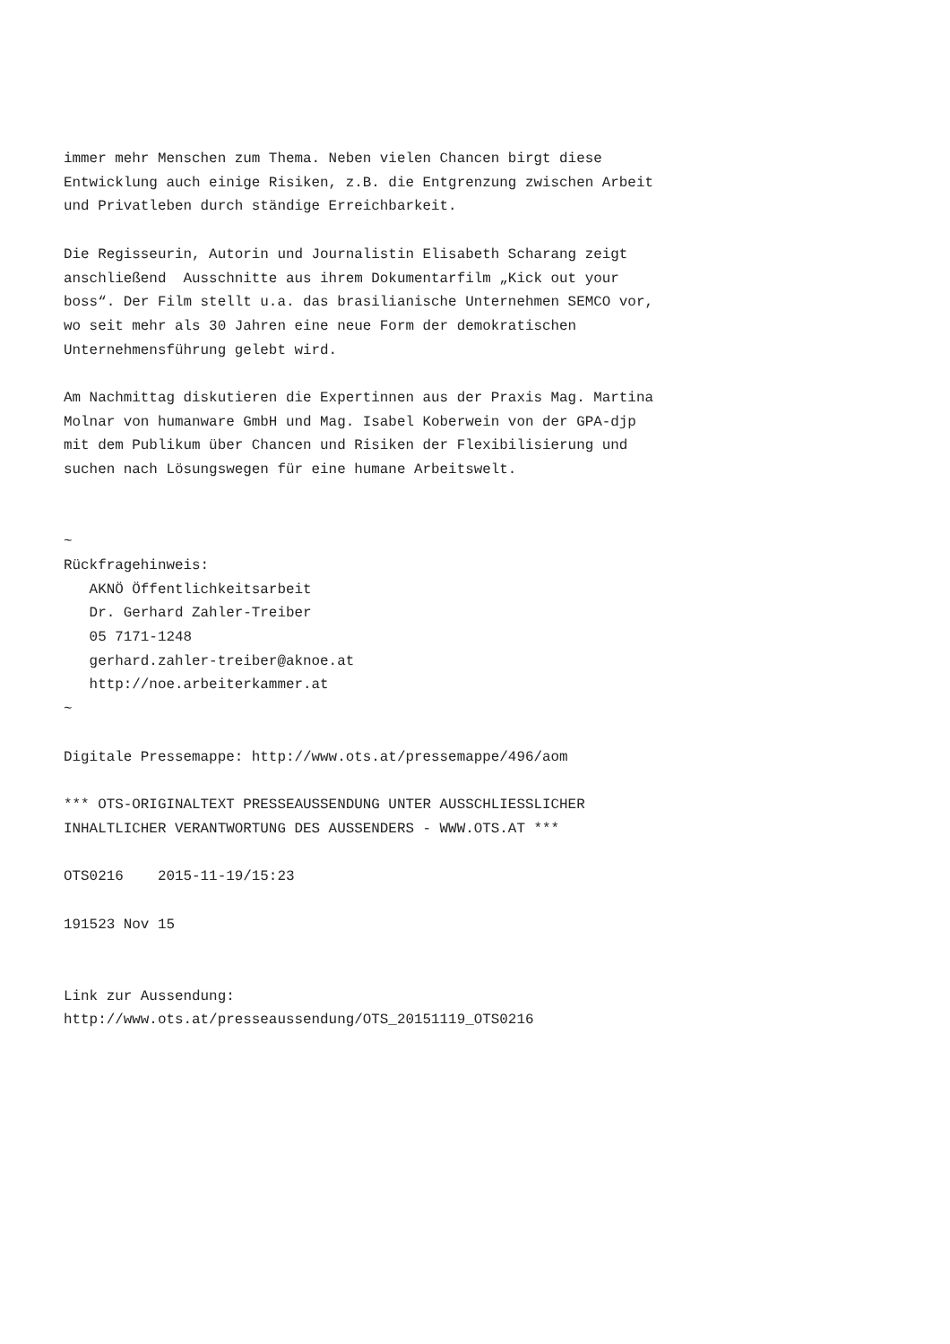immer mehr Menschen zum Thema. Neben vielen Chancen birgt diese
Entwicklung auch einige Risiken, z.B. die Entgrenzung zwischen Arbeit
und Privatleben durch ständige Erreichbarkeit.

Die Regisseurin, Autorin und Journalistin Elisabeth Scharang zeigt
anschließend  Ausschnitte aus ihrem Dokumentarfilm „Kick out your
boss“. Der Film stellt u.a. das brasilianische Unternehmen SEMCO vor,
wo seit mehr als 30 Jahren eine neue Form der demokratischen
Unternehmensführung gelebt wird.

Am Nachmittag diskutieren die Expertinnen aus der Praxis Mag. Martina
Molnar von humanware GmbH und Mag. Isabel Koberwein von der GPA-djp
mit dem Publikum über Chancen und Risiken der Flexibilisierung und
suchen nach Lösungswegen für eine humane Arbeitswelt.


~
Rückfragehinweis:
   AKNÖ Öffentlichkeitsarbeit
   Dr. Gerhard Zahler-Treiber
   05 7171-1248
   gerhard.zahler-treiber@aknoe.at
   http://noe.arbeiterkammer.at
~

Digitale Pressemappe: http://www.ots.at/pressemappe/496/aom

*** OTS-ORIGINALTEXT PRESSEAUSSENDUNG UNTER AUSSCHLIESSLICHER
INHALTLICHER VERANTWORTUNG DES AUSSENDERS - WWW.OTS.AT ***

OTS0216    2015-11-19/15:23

191523 Nov 15


Link zur Aussendung:
http://www.ots.at/presseaussendung/OTS_20151119_OTS0216